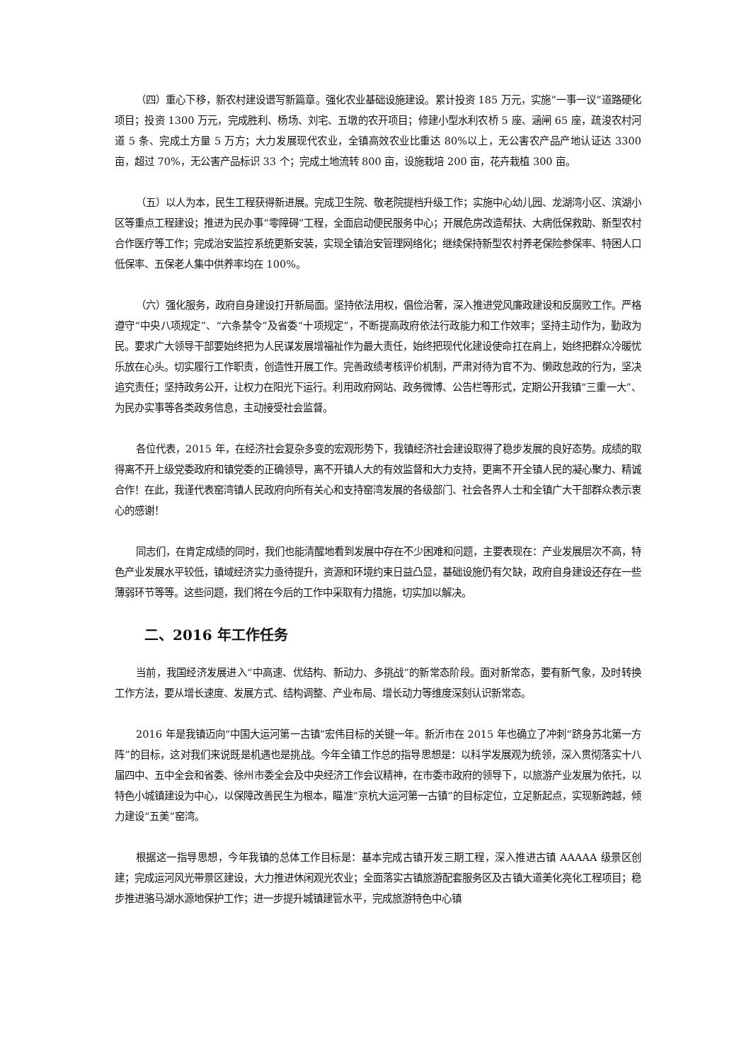（四）重心下移，新农村建设谱写新篇章。强化农业基础设施建设。累计投资 185 万元，实施“一事一议”道路硬化项目；投资 1300 万元，完成胜利、杨场、刘宅、五墩的农开项目；修建小型水利农桥 5 座、涵闸 65 座，疏浚农村河道 5 条、完成土方量 5 万方；大力发展现代农业，全镇高效农业比重达 80%以上，无公害农产品产地认证达 3300 亩，超过 70%，无公害产品标识 33 个；完成土地流转 800 亩，设施栽培 200 亩，花卉栽植 300 亩。
（五）以人为本，民生工程获得新进展。完成卫生院、敬老院提档升级工作；实施中心幼儿园、龙湖湾小区、滨湖小区等重点工程建设；推进为民办事“零障碍”工程，全面启动便民服务中心；开展危房改造帮扶、大病低保救助、新型农村合作医疗等工作；完成治安监控系统更新安装，实现全镇治安管理网络化；继续保持新型农村养老保险参保率、特困人口低保率、五保老人集中供养率均在 100%。
（六）强化服务，政府自身建设打开新局面。坚持依法用权，倡俭治奢，深入推进党风廉政建设和反腐败工作。严格遵守“中央八项规定”、“六条禁令”及省委“十项规定”，不断提高政府依法行政能力和工作效率；坚持主动作为，勤政为民。要求广大领导干部要始终把为人民谋发展增福祉作为最大责任，始终把现代化建设使命扛在肩上，始终把群众冷暖忧乐放在心头。切实履行工作职责，创造性开展工作。完善政绩考核评价机制，严肃对待为官不为、懒政怠政的行为，坚决追究责任；坚持政务公开，让权力在阳光下运行。利用政府网站、政务微博、公告栏等形式，定期公开我镇“三重一大”、为民办实事等各类政务信息，主动接受社会监督。
各位代表，2015 年，在经济社会复杂多变的宏观形势下，我镇经济社会建设取得了稳步发展的良好态势。成绩的取得离不开上级党委政府和镇党委的正确领导，离不开镇人大的有效监督和大力支持，更离不开全镇人民的凝心聚力、精诚合作！在此，我谨代表窑湾镇人民政府向所有关心和支持窑湾发展的各级部门、社会各界人士和全镇广大干部群众表示衷心的感谢！
同志们，在肯定成绩的同时，我们也能清醒地看到发展中存在不少困难和问题，主要表现在：产业发展层次不高，特色产业发展水平较低，镇域经济实力亟待提升，资源和环境约束日益凸显，基础设施仍有欠缺，政府自身建设还存在一些薄弱环节等等。这些问题，我们将在今后的工作中采取有力措施，切实加以解决。
二、2016 年工作任务
当前，我国经济发展进入“中高速、优结构、新动力、多挑战”的新常态阶段。面对新常态，要有新气象，及时转换工作方法，要从增长速度、发展方式、结构调整、产业布局、增长动力等维度深刻认识新常态。
2016 年是我镇迈向“中国大运河第一古镇”宏伟目标的关键一年。新沂市在 2015 年也确立了冲刺“跻身苏北第一方阵”的目标，这对我们来说既是机遇也是挑战。今年全镇工作总的指导思想是：以科学发展观为统领，深入贯彻落实十八届四中、五中全会和省委、徐州市委全会及中央经济工作会议精神，在市委市政府的领导下，以旅游产业发展为依托，以特色小城镇建设为中心，以保障改善民生为根本，瞄准“京杭大运河第一古镇”的目标定位，立足新起点，实现新跨越，倾力建设“五美”窑湾。
根据这一指导思想，今年我镇的总体工作目标是：基本完成古镇开发三期工程，深入推进古镇 AAAAA 级景区创建；完成运河风光带景区建设，大力推进休闲观光农业；全面落实古镇旅游配套服务区及古镇大道美化亮化工程项目；稳步推进骆马湖水源地保护工作；进一步提升城镇建管水平，完成旅游特色中心镇